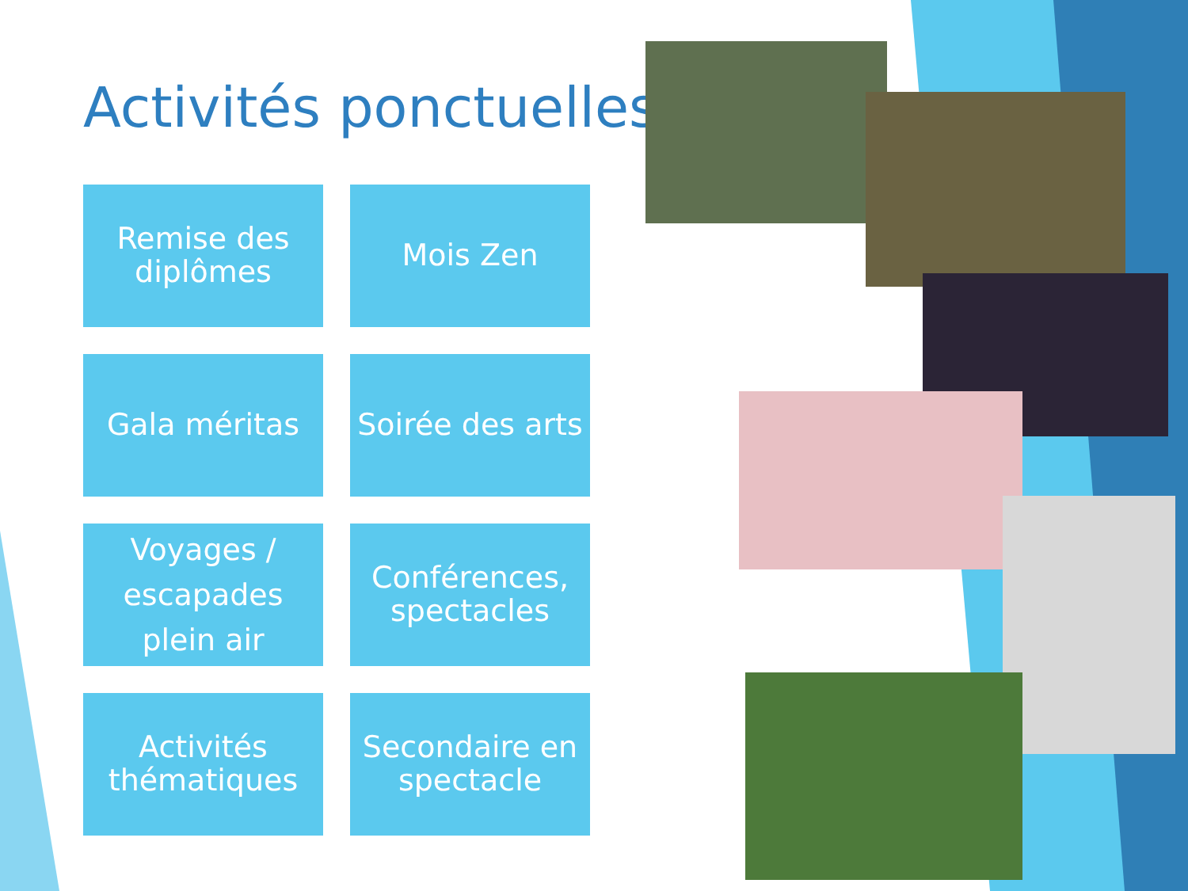Activités ponctuelles
Remise des
diplômes
Mois Zen
Gala méritas
Soirée des arts
Voyages /
escapades
plein air
Conférences,
spectacles
Activités
thématiques
Secondaire en
spectacle